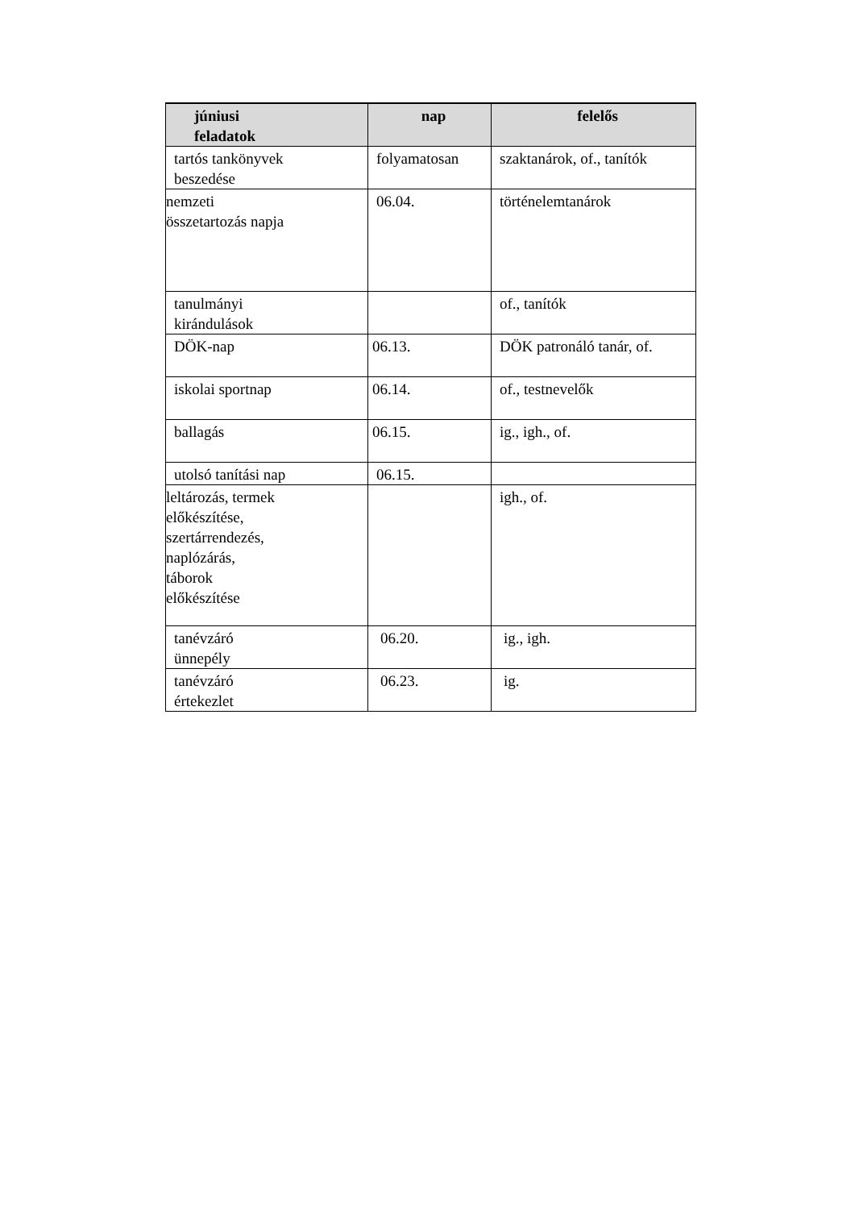| júniusi feladatok | nap | felelős |
| --- | --- | --- |
| tartós tankönyvek beszedése | folyamatosan | szaktanárok, of., tanítók |
| nemzeti összetartozás napja | 06.04. | történelemtanárok |
| tanulmányi kirándulások | | of., tanítók |
| DÖK-nap | 06.13. | DÖK patronáló tanár, of. |
| iskolai sportnap | 06.14. | of., testnevelők |
| ballagás | 06.15. | ig., igh., of. |
| utolsó tanítási nap | 06.15. | |
| leltározás, termek előkészítése, szertárrendezés, naplózárás, táborok előkészítése | | igh., of. |
| tanévzáró ünnepély | 06.20. | ig., igh. |
| tanévzáró értekezlet | 06.23. | ig. |